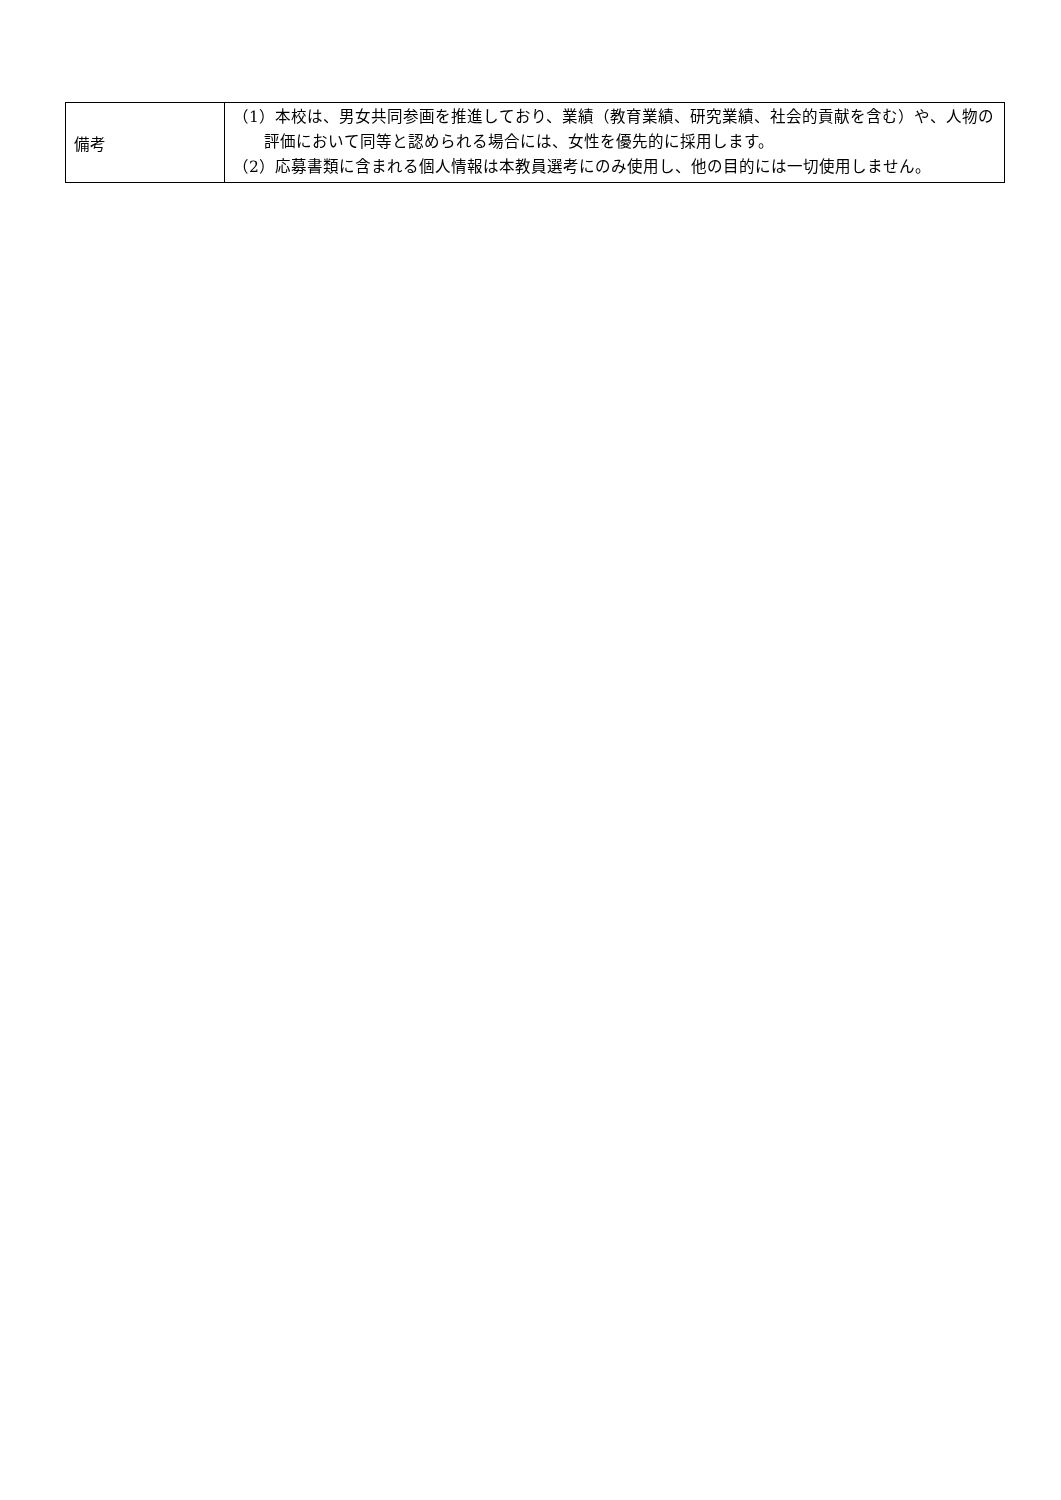| 備考 | （1）本校は、男女共同参画を推進しており、業績（教育業績、研究業績、社会的貢献を含む）や、人物の評価において同等と認められる場合には、女性を優先的に採用します。 （2）応募書類に含まれる個人情報は本教員選考にのみ使用し、他の目的には一切使用しません。 |